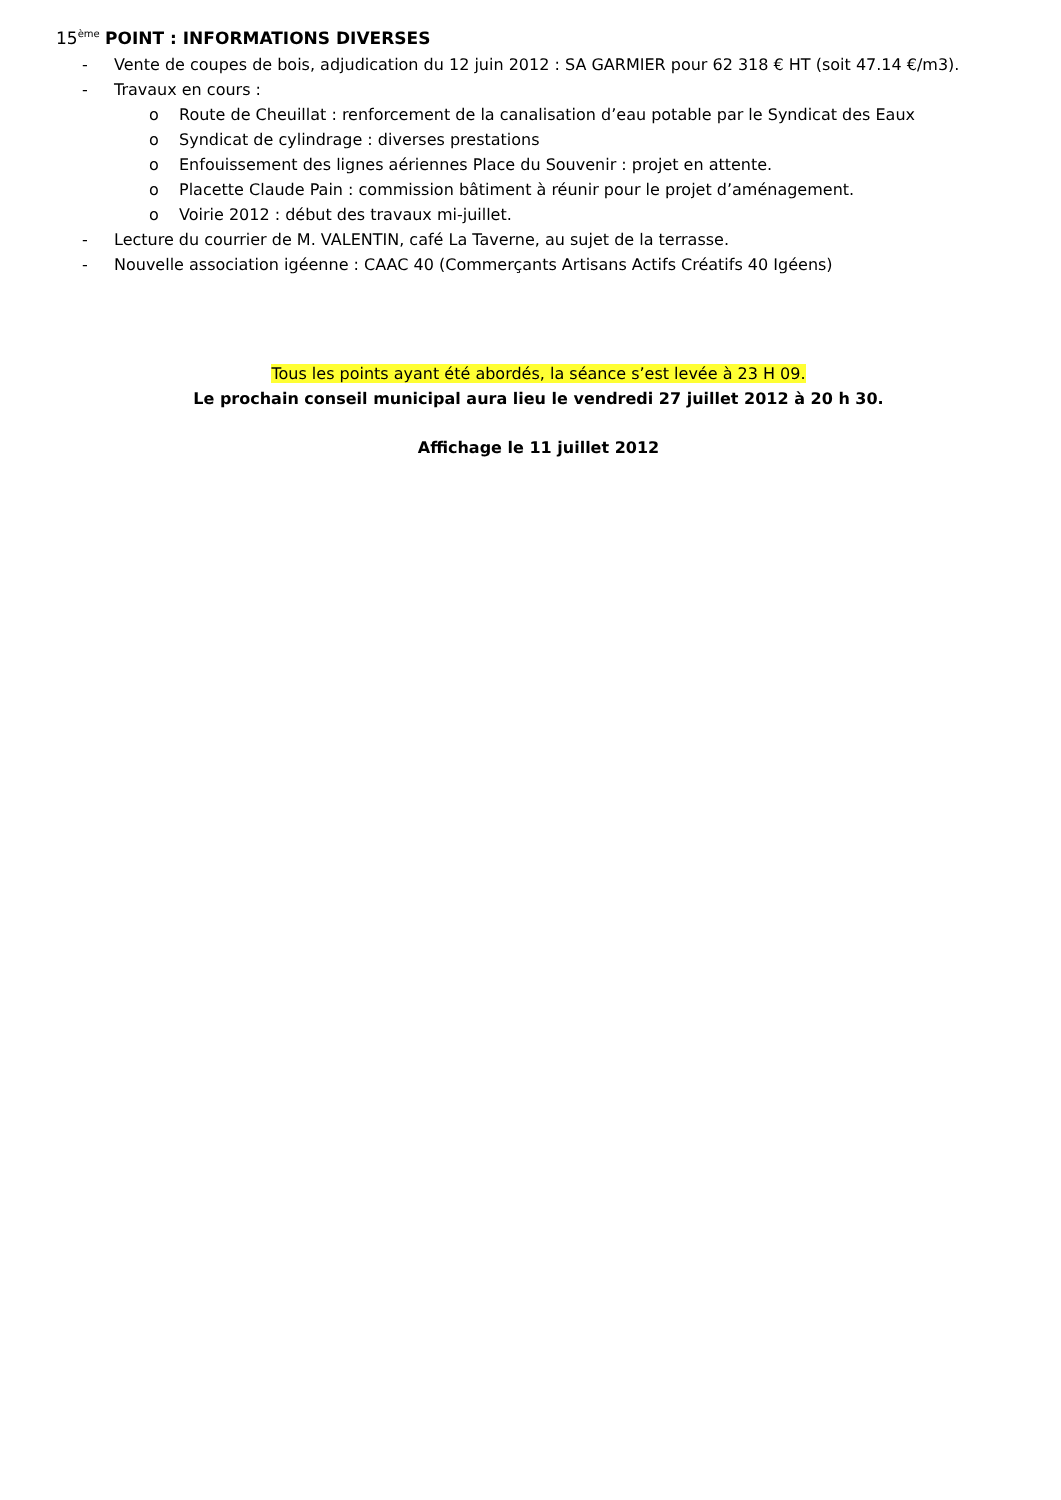15<sup>ème</sup> POINT : INFORMATIONS DIVERSES
- Vente de coupes de bois, adjudication du 12 juin 2012 : SA GARMIER pour 62 318 € HT (soit 47.14 €/m3).
- Travaux en cours :
o Route de Cheuillat : renforcement de la canalisation d’eau potable par le Syndicat des Eaux
o Syndicat de cylindrage : diverses prestations
o Enfouissement des lignes aériennes Place du Souvenir : projet en attente.
o Placette Claude Pain : commission bâtiment à réunir pour le projet d’aménagement.
o Voirie 2012 : début des travaux mi-juillet.
- Lecture du courrier de M. VALENTIN, café La Taverne, au sujet de la terrasse.
- Nouvelle association igéenne : CAAC 40 (Commerçants Artisans Actifs Créatifs 40 Igéens)
Tous les points ayant été abordés, la séance s’est levée à 23 H 09.
Le prochain conseil municipal aura lieu le vendredi 27 juillet 2012 à 20 h 30.
Affichage le 11 juillet 2012